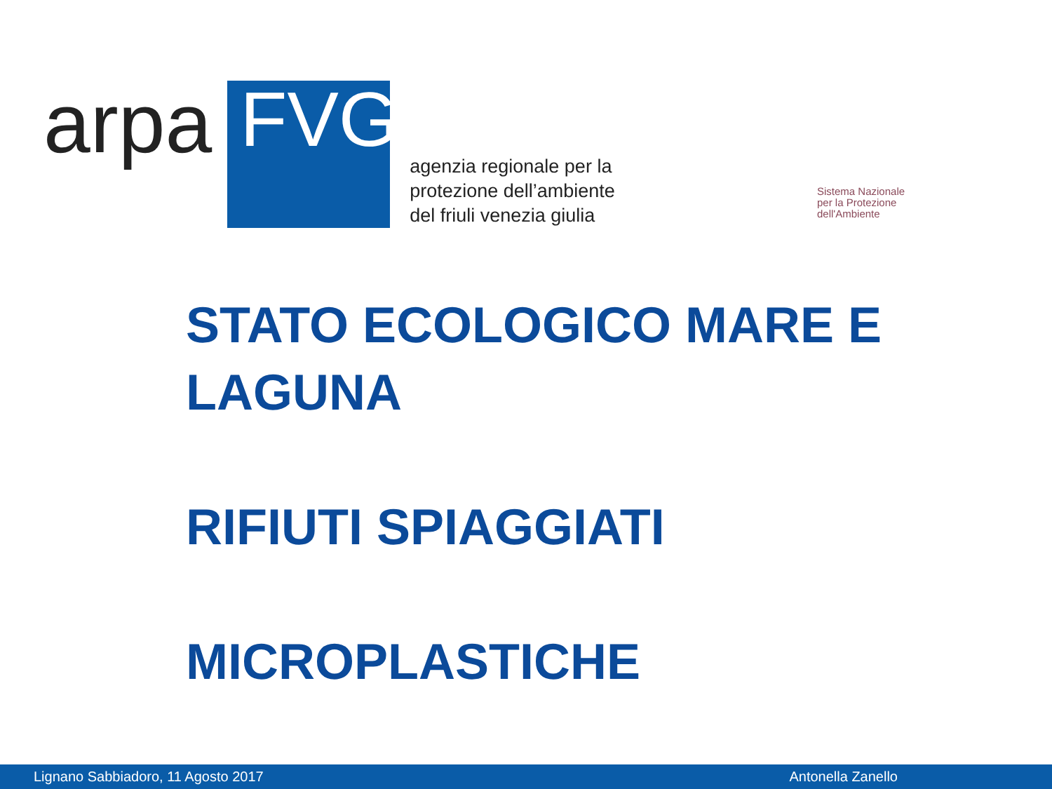arpa
FVG
agenzia regionale per la
protezione dell’ambiente
del friuli venezia giulia
Sistema Nazionale
per la Protezione
dell'Ambiente
STATO ECOLOGICO MARE E
LAGUNA
RIFIUTI SPIAGGIATI
MICROPLASTICHE
Lignano Sabbiadoro, 11 Agosto 2017 Antonella Zanello